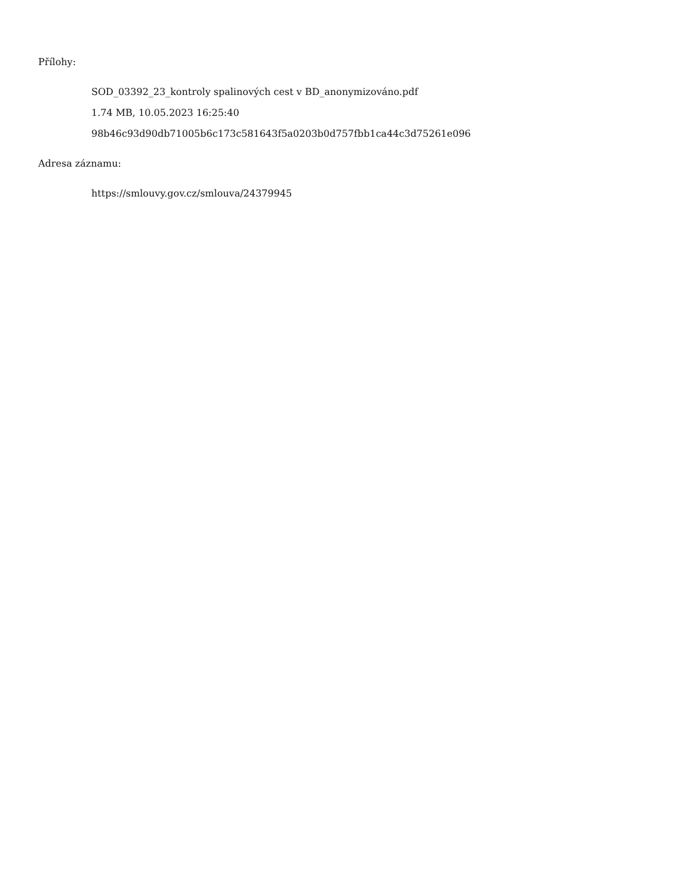Přílohy:
SOD_03392_23_kontroly spalinových cest v BD_anonymizováno.pdf
1.74 MB, 10.05.2023 16:25:40
98b46c93d90db71005b6c173c581643f5a0203b0d757fbb1ca44c3d75261e096
Adresa záznamu:
https://smlouvy.gov.cz/smlouva/24379945